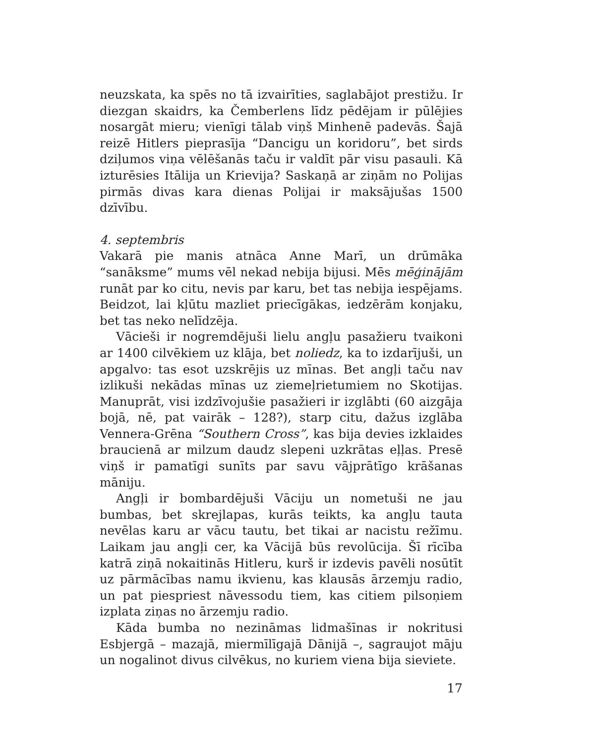neuzskata, ka spēs no tā izvairīties, saglabājot prestižu. Ir diezgan skaidrs, ka Čemberlens līdz pēdējam ir pūlējies nosargāt mieru; vienīgi tālab viņš Minhenē padevās. Šajā reizē Hitlers pieprasīja “Dancigu un koridoru”, bet sirds dziļumos viņa vēlēšanās taču ir valdīt pār visu pasauli. Kā izturēsies Itālija un Krievija? Saskaņā ar ziņām no Polijas pirmās divas kara dienas Polijai ir maksājušas 1500 dzīvību.
4. septembris
Vakarā pie manis atnāca Anne Marī, un drūmāka “sanāksme” mums vēl nekad nebija bijusi. Mēs mēģinājām runāt par ko citu, nevis par karu, bet tas nebija iespējams. Beidzot, lai kļūtu mazliet priecīgākas, iedzērām konjaku, bet tas neko nelīdzēja.
Vācieši ir nogremdējuši lielu angļu pasažieru tvaikoni ar 1400 cilvēkiem uz klāja, bet noliedz, ka to izdarījuši, un apgalvo: tas esot uzskrējis uz mīnas. Bet angļi taču nav izlikuši nekādas mīnas uz ziemeļrietumiem no Skotijas. Manuprāt, visi izdzīvojušie pasažieri ir izglābti (60 aizgāja bojā, nē, pat vairāk – 128?), starp citu, dažus izglāba Vennera-Grēna “Southern Cross”, kas bija devies izklaides braucienā ar milzum daudz slepeni uzkrātas eļļas. Presē viņš ir pamatīgi sunīts par savu vājprātīgo krāšanas māniju.
Angļi ir bombardējuši Vāciju un nometuši ne jau bumbas, bet skrejlapas, kurās teikts, ka angļu tauta nevēlas karu ar vācu tautu, bet tikai ar nacistu režīmu. Laikam jau angļi cer, ka Vācijā būs revolūcija. Šī rīcība katrā ziņā nokaitinās Hitleru, kurš ir izdevis pavēli nosūtīt uz pārmācības namu ikvienu, kas klausās ārzemju radio, un pat piespriest nāvessodu tiem, kas citiem pilsoņiem izplata ziņas no ārzemju radio.
Kāda bumba no nezināmas lidmašīnas ir nokritusi Esbjergā – mazajā, miermīlīgajā Dānijā –, sagraujot māju un nogalinot divus cilvēkus, no kuriem viena bija sieviete.
17